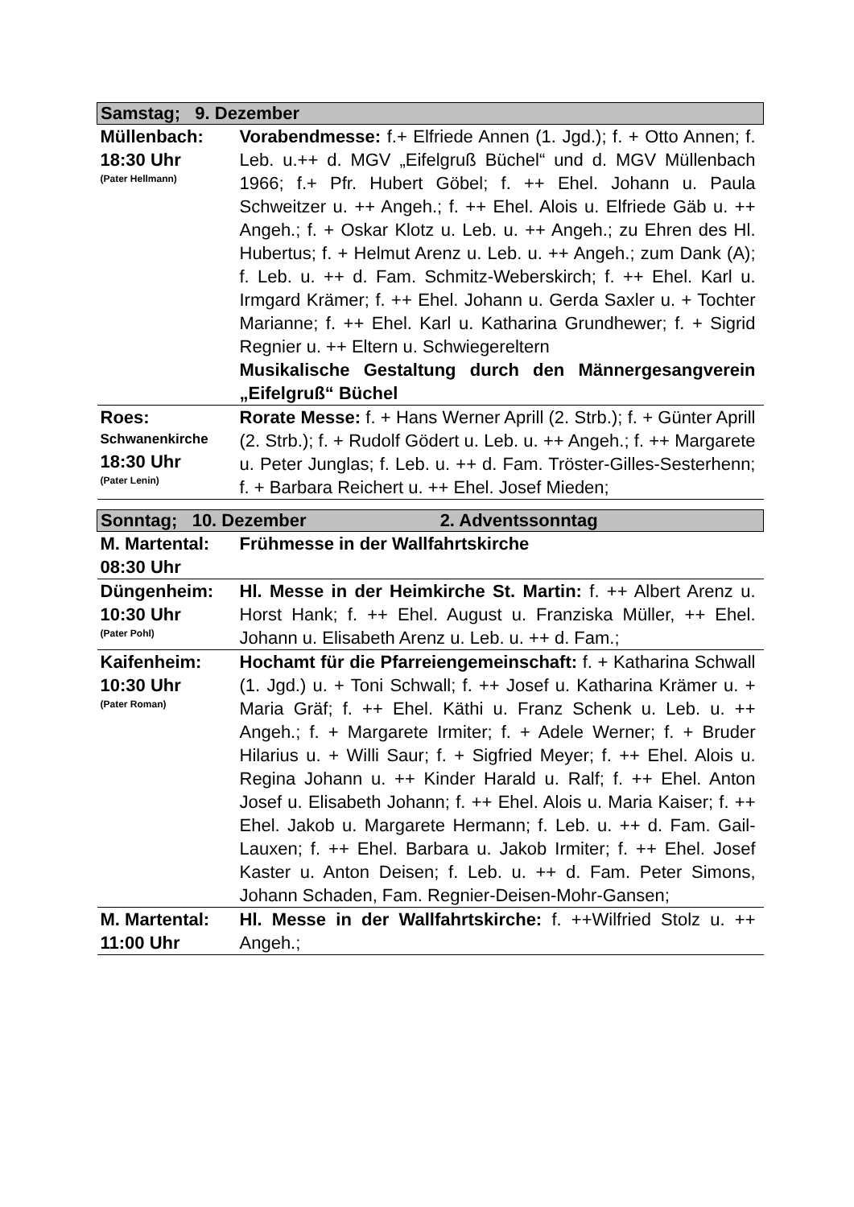| Samstag; 9. Dezember | |
| Müllenbach: 18:30 Uhr (Pater Hellmann) | Vorabendmesse: f.+ Elfriede Annen (1. Jgd.); f. + Otto Annen; f. Leb. u.++ d. MGV „Eifelgruß Büchel“ und d. MGV Müllenbach 1966; f.+ Pfr. Hubert Göbel; f. ++ Ehel. Johann u. Paula Schweitzer u. ++ Angeh.; f. ++ Ehel. Alois u. Elfriede Gäb u. ++ Angeh.; f. + Oskar Klotz u. Leb. u. ++ Angeh.; zu Ehren des Hl. Hubertus; f. + Helmut Arenz u. Leb. u. ++ Angeh.; zum Dank (A); f. Leb. u. ++ d. Fam. Schmitz-Weberskirch; f. ++ Ehel. Karl u. Irmgard Krämer; f. ++ Ehel. Johann u. Gerda Saxler u. + Tochter Marianne; f. ++ Ehel. Karl u. Katharina Grundhewer; f. + Sigrid Regnier u. ++ Eltern u. Schwiegereltern Musikalische Gestaltung durch den Männergesangverein „Eifelgruß“ Büchel |
| Roes: Schwanenkirche 18:30 Uhr (Pater Lenin) | Rorate Messe: f. + Hans Werner Aprill (2. Strb.); f. + Günter Aprill (2. Strb.); f. + Rudolf Gödert u. Leb. u. ++ Angeh.; f. ++ Margarete u. Peter Junglas; f. Leb. u. ++ d. Fam. Tröster-Gilles-Sesterhenn; f. + Barbara Reichert u. ++ Ehel. Josef Mieden; |
| Sonntag; 10. Dezember 2. Adventssonntag | |
| M. Martental: 08:30 Uhr | Frühmesse in der Wallfahrtskirche |
| Düngenheim: 10:30 Uhr (Pater Pohl) | Hl. Messe in der Heimkirche St. Martin: f. ++ Albert Arenz u. Horst Hank; f. ++ Ehel. August u. Franziska Müller, ++ Ehel. Johann u. Elisabeth Arenz u. Leb. u. ++ d. Fam.; |
| Kaifenheim: 10:30 Uhr (Pater Roman) | Hochamt für die Pfarreiengemeinschaft: f. + Katharina Schwall (1. Jgd.) u. + Toni Schwall; f. ++ Josef u. Katharina Krämer u. + Maria Gräf; f. ++ Ehel. Käthi u. Franz Schenk u. Leb. u. ++ Angeh.; f. + Margarete Irmiter; f. + Adele Werner; f. + Bruder Hilarius u. + Willi Saur; f. + Sigfried Meyer; f. ++ Ehel. Alois u. Regina Johann u. ++ Kinder Harald u. Ralf; f. ++ Ehel. Anton Josef u. Elisabeth Johann; f. ++ Ehel. Alois u. Maria Kaiser; f. ++ Ehel. Jakob u. Margarete Hermann; f. Leb. u. ++ d. Fam. Gail-Lauxen; f. ++ Ehel. Barbara u. Jakob Irmiter; f. ++ Ehel. Josef Kaster u. Anton Deisen; f. Leb. u. ++ d. Fam. Peter Simons, Johann Schaden, Fam. Regnier-Deisen-Mohr-Gansen; |
| M. Martental: 11:00 Uhr | Hl. Messe in der Wallfahrtskirche: f. ++Wilfried Stolz u. ++ Angeh.; |